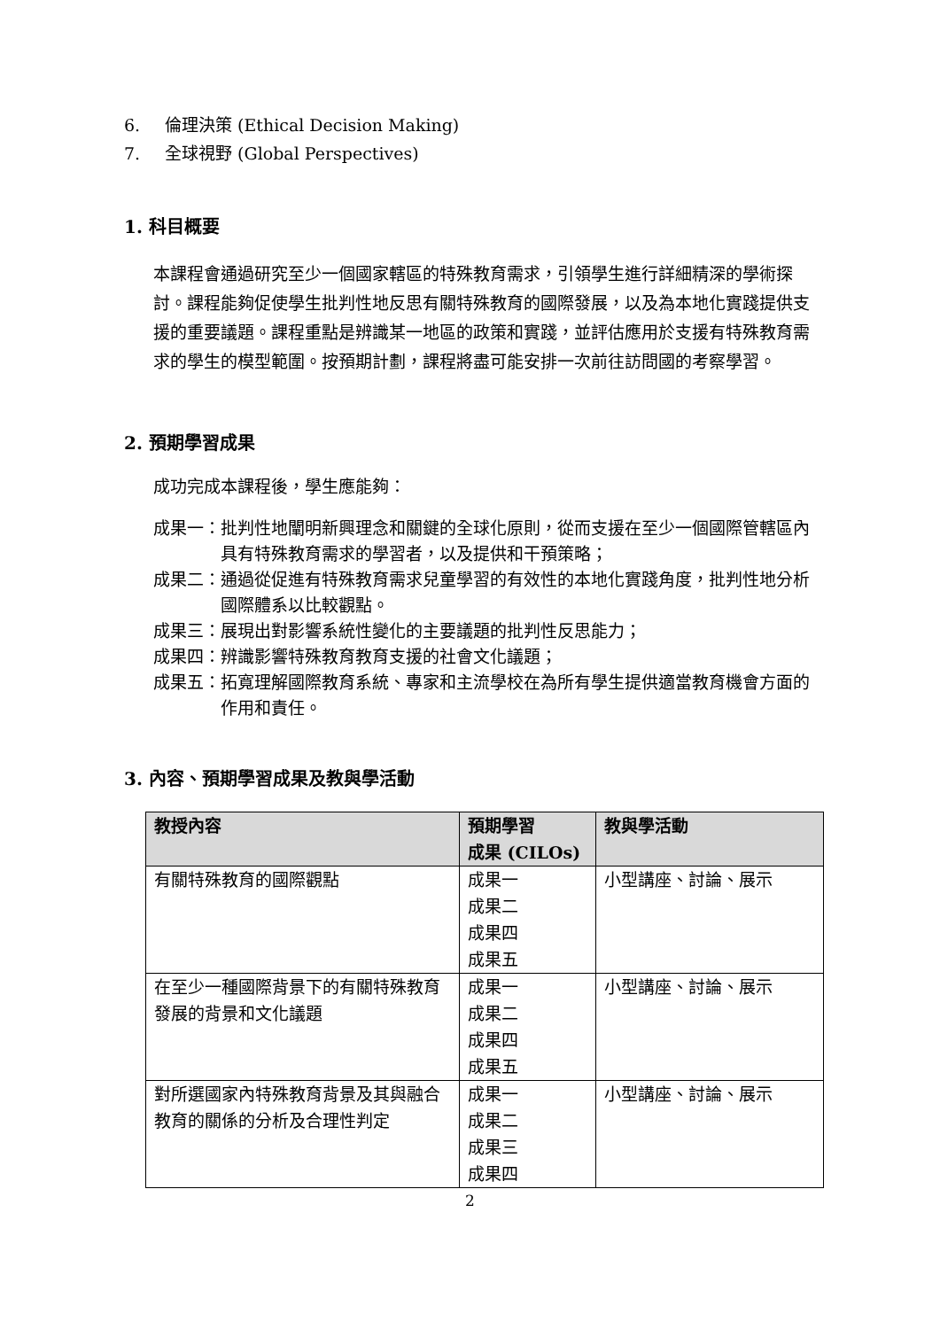6. 倫理決策 (Ethical Decision Making)
7. 全球視野 (Global Perspectives)
1. 科目概要
本課程會通過研究至少一個國家轄區的特殊教育需求，引領學生進行詳細精深的學術探討。課程能夠促使學生批判性地反思有關特殊教育的國際發展，以及為本地化實踐提供支援的重要議題。課程重點是辨識某一地區的政策和實踐，並評估應用於支援有特殊教育需求的學生的模型範圍。按預期計劃，課程將盡可能安排一次前往訪問國的考察學習。
2. 預期學習成果
成功完成本課程後，學生應能夠：
成果一： 批判性地闡明新興理念和關鍵的全球化原則，從而支援在至少一個國際管轄區內具有特殊教育需求的學習者，以及提供和干預策略；
成果二： 通過從促進有特殊教育需求兒童學習的有效性的本地化實踐角度，批判性地分析國際體系以比較觀點。
成果三： 展現出對影響系統性變化的主要議題的批判性反思能力；
成果四： 辨識影響特殊教育教育支援的社會文化議題；
成果五： 拓寬理解國際教育系統、專家和主流學校在為所有學生提供適當教育機會方面的作用和責任。
3. 內容、預期學習成果及教與學活動
| 教授內容 | 預期學習 成果 (CILOs) | 教與學活動 |
| --- | --- | --- |
| 有關特殊教育的國際觀點 | 成果一 成果二 成果四 成果五 | 小型講座、討論、展示 |
| 在至少一種國際背景下的有關特殊教育發展的背景和文化議題 | 成果一 成果二 成果四 成果五 | 小型講座、討論、展示 |
| 對所選國家內特殊教育背景及其與融合教育的關係的分析及合理性判定 | 成果一 成果二 成果三 成果四 | 小型講座、討論、展示 |
2